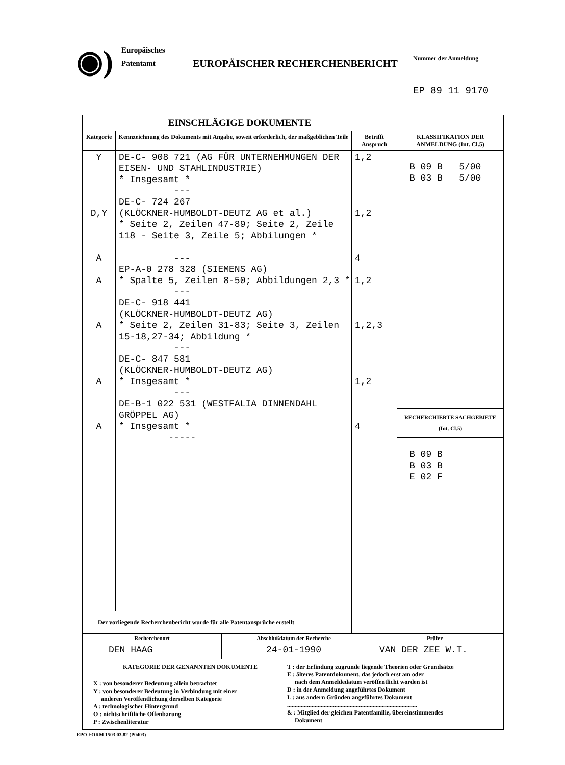◉)
Europäisches
Patentamt
EUROPÄISCHER RECHERCHENBERICHT
Nummer der Anmeldung
EP 89 11 9170
| EINSCHLÄGIGE DOKUMENTE | | | |
| --- | --- | --- | --- |
| Kategorie | Kennzeichnung des Dokuments mit Angabe, soweit erforderlich, der maßgeblichen Teile | Betrifft Anspruch | KLASSIFIKATION DER ANMELDUNG (Int. Cl.5) |
| Y D,Y A A A A A | DE-C- 908 721 (AG FÜR UNTERNEHMUNGEN DER EISEN- UND STAHLINDUSTRIE) * Insgesamt * --- DE-C- 724 267 (KLÖCKNER-HUMBOLDT-DEUTZ AG et al.) * Seite 2, Zeilen 47-89; Seite 2, Zeile 118 - Seite 3, Zeile 5; Abbilungen * --- EP-A-0 278 328 (SIEMENS AG) * Spalte 5, Zeilen 8-50; Abbildungen 2,3 * --- DE-C- 918 441 (KLÖCKNER-HUMBOLDT-DEUTZ AG) * Seite 2, Zeilen 31-83; Seite 3, Zeilen 15-18,27-34; Abbildung * --- DE-C- 847 581 (KLÖCKNER-HUMBOLDT-DEUTZ AG) * Insgesamt * --- DE-B-1 022 531 (WESTFALIA DINNENDAHL GRÖPPEL AG) * Insgesamt * ----- | 1,2 1,2 4 1,2 1,2,3 1,2 4 | B 09 B 5/00 B 03 B 5/00 RECHERCHIERTE SACHGEBIETE (Int. Cl.5) B 09 B B 03 B E 02 F |
| Der vorliegende Recherchenbericht wurde für alle Patentansprüche erstellt | | | |
| Recherchenort DEN HAAG | Abschlußdatum der Recherche 24-01-1990 | Prüfer VAN DER ZEE W.T. |
| KATEGORIE DER GENANNTEN DOKUMENTE X : von besonderer Bedeutung allein betrachtet Y : von besonderer Bedeutung in Verbindung mit einer anderen Veröffentlichung derselben Kategorie A : technologischer Hintergrund O : nichtschriftliche Offenbarung P : Zwischenliteratur T : der Erfindung zugrunde liegende Theorien oder Grundsätze E : älteres Patentdokument, das jedoch erst am oder nach dem Anmeldedatum veröffentlicht worden ist D : in der Anmeldung angeführtes Dokument L : aus andern Gründen angeführtes Dokument ..................................................................................... & : Mitglied der gleichen Patentfamilie, übereinstimmendes Dokument | | |
EPO FORM 1503 03.82 (P0403)